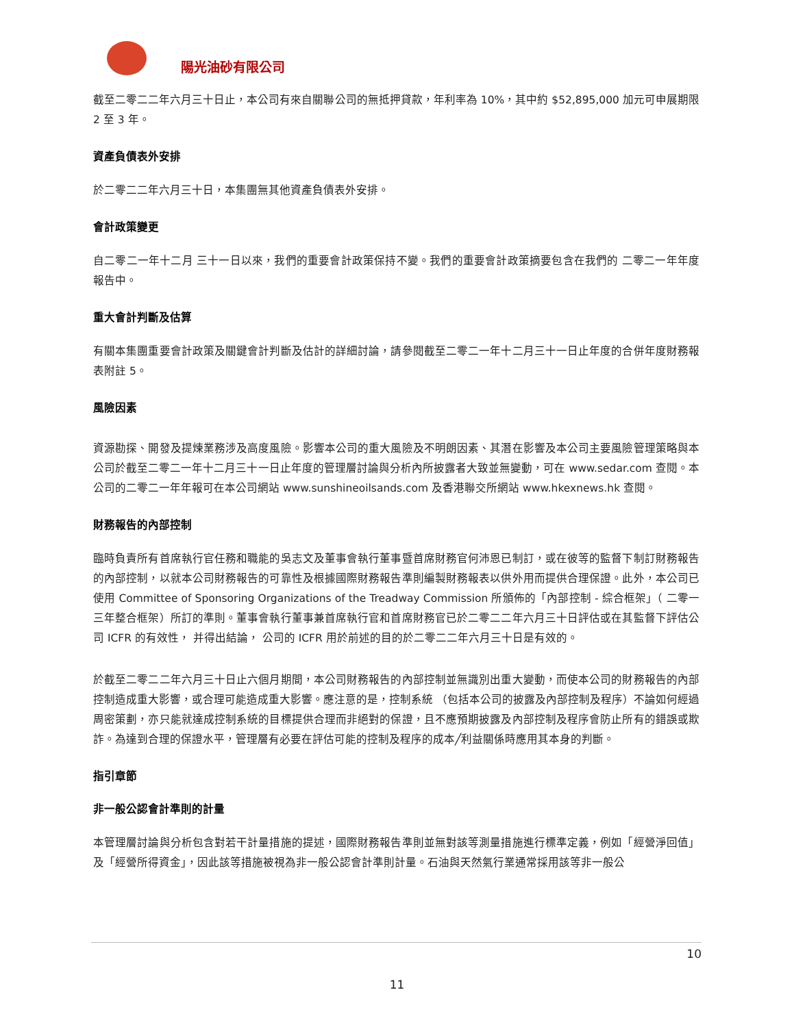陽光油砂有限公司
截至二零二二年六月三十日止，本公司有來自關聯公司的無抵押貸款，年利率為 10%，其中約 $52,895,000 加元可申展期限 2 至 3 年。
資產負債表外安排
於二零二二年六月三十日，本集團無其他資產負債表外安排。
會計政策變更
自二零二一年十二月 三十一日以來，我們的重要會計政策保持不變。我們的重要會計政策摘要包含在我們的 二零二一年年度報告中。
重大會計判斷及估算
有關本集團重要會計政策及關鍵會計判斷及估計的詳細討論，請參閱截至二零二一年十二月三十一日止年度的合併年度財務報表附註 5。
風險因素
資源勘探、開發及提煉業務涉及高度風險。影響本公司的重大風險及不明朗因素、其潛在影響及本公司主要風險管理策略與本公司於截至二零二一年十二月三十一日止年度的管理層討論與分析內所披露者大致並無變動，可在 www.sedar.com 查閱。本公司的二零二一年年報可在本公司網站 www.sunshineoilsands.com 及香港聯交所網站 www.hkexnews.hk 查閱。
財務報告的內部控制
臨時負責所有首席執行官任務和職能的吳志文及董事會執行董事暨首席財務官何沛恩已制訂，或在彼等的監督下制訂財務報告的內部控制，以就本公司財務報告的可靠性及根據國際財務報告準則編製財務報表以供外用而提供合理保證。此外，本公司已使用 Committee of Sponsoring Organizations of the Treadway Commission 所頒佈的「內部控制 - 綜合框架」（ 二零一三年整合框架）所訂的準則。董事會執行董事兼首席執行官和首席財務官已於二零二二年六月三十日評估或在其監督下評估公司 ICFR 的有效性， 并得出結論， 公司的 ICFR 用於前述的目的於二零二二年六月三十日是有效的。
於截至二零二二年六月三十日止六個月期間，本公司財務報告的內部控制並無識別出重大變動，而使本公司的財務報告的內部控制造成重大影響，或合理可能造成重大影響。應注意的是，控制系統 （包括本公司的披露及內部控制及程序）不論如何經過周密策劃，亦只能就達成控制系統的目標提供合理而非絕對的保證，且不應預期披露及內部控制及程序會防止所有的錯誤或欺詐。為達到合理的保證水平，管理層有必要在評估可能的控制及程序的成本╱利益關係時應用其本身的判斷。
指引章節
非一般公認會計準則的計量
本管理層討論與分析包含對若干計量措施的提述，國際財務報告準則並無對該等測量措施進行標準定義，例如「經營淨回值」及「經營所得資金」，因此該等措施被視為非一般公認會計準則計量。石油與天然氣行業通常採用該等非一般公
10
11